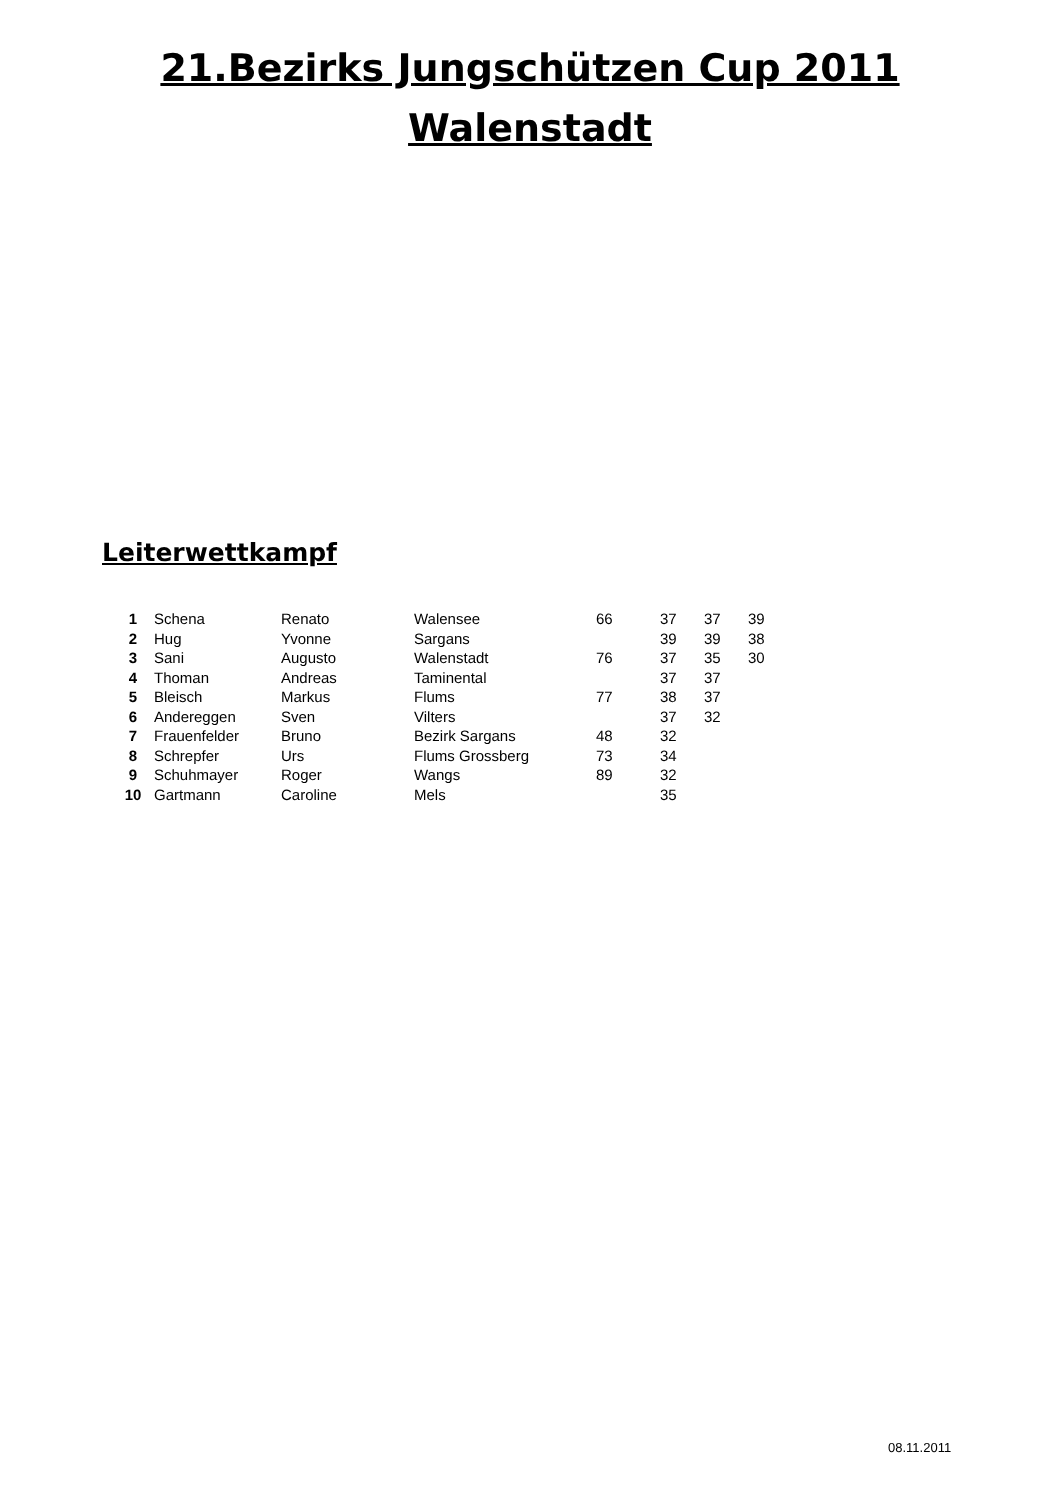21.Bezirks Jungschützen Cup 2011
Walenstadt
Leiterwettkampf
| 1 | Schena | Renato | Walensee | 66 | 37 | 37 | 39 |
| 2 | Hug | Yvonne | Sargans | | 39 | 39 | 38 |
| 3 | Sani | Augusto | Walenstadt | 76 | 37 | 35 | 30 |
| 4 | Thoman | Andreas | Taminental | | 37 | 37 | |
| 5 | Bleisch | Markus | Flums | 77 | 38 | 37 | |
| 6 | Andereggen | Sven | Vilters | | 37 | 32 | |
| 7 | Frauenfelder | Bruno | Bezirk Sargans | 48 | 32 | | |
| 8 | Schrepfer | Urs | Flums Grossberg | 73 | 34 | | |
| 9 | Schuhmayer | Roger | Wangs | 89 | 32 | | |
| 10 | Gartmann | Caroline | Mels | | 35 | | |
08.11.2011